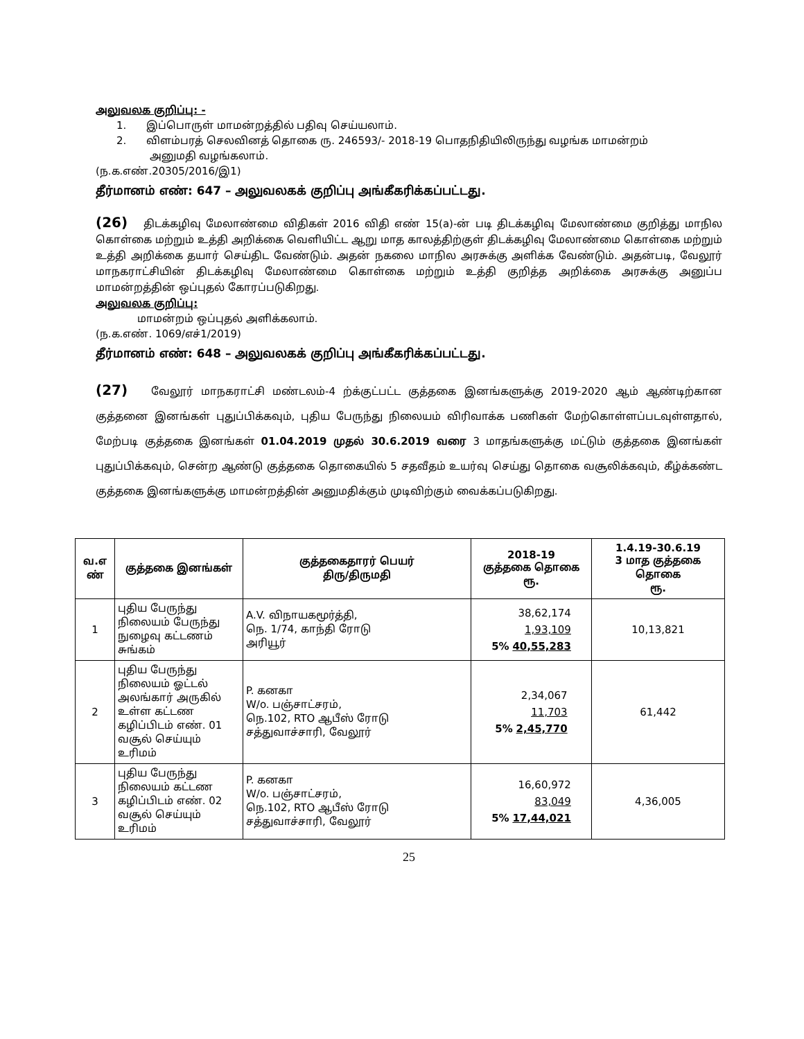அலுவலக குறிப்பு: -
1. இப்பொருள் மாமன்றத்தில் பதிவு செய்யலாம்.
2. விளம்பரத் செலவினத் தொகை ரு. 246593/- 2018-19 பொதநிதியிலிருந்து வழங்க மாமன்றம்
அனுமதி வழங்கலாம்.
(ந.க.எண்.20305/2016/இ1)
தீர்மானம் எண்: 647 – அலுவலகக் குறிப்பு அங்கீகரிக்கப்பட்டது.
(26) திடக்கழிவு மேலாண்மை விதிகள் 2016 விதி எண் 15(a)-ன் படி திடக்கழிவு மேலாண்மை குறித்து மாநில கொள்கை மற்றும் உத்தி அறிக்கை வெளியிட்ட ஆறு மாத காலத்திற்குள் திடக்கழிவு மேலாண்மை கொள்கை மற்றும் உத்தி அறிக்கை தயார் செய்திட வேண்டும். அதன் நகலை மாநில அரசுக்கு அளிக்க வேண்டும். அதன்படி, வேலூர் மாநகராட்சியின் திடக்கழிவு மேலாண்மை கொள்கை மற்றும் உத்தி குறித்த அறிக்கை அரசுக்கு அனுப்ப மாமன்றத்தின் ஒப்புதல் கோரப்படுகிறது.
அலுவலக குறிப்பு:
மாமன்றம் ஒப்புதல் அளிக்கலாம்.
(ந.க.எண். 1069/எச்1/2019)
தீர்மானம் எண்: 648 – அலுவலகக் குறிப்பு அங்கீகரிக்கப்பட்டது.
(27) வேலூர் மாநகராட்சி மண்டலம்-4 ற்க்குட்பட்ட குத்தகை இனங்களுக்கு 2019-2020 ஆம் ஆண்டிற்கான குத்தனை இனங்கள் புதுப்பிக்கவும், புதிய பேருந்து நிலையம் விரிவாக்க பணிகள் மேற்கொள்ளப்படவுள்ளதால், மேற்படி குத்தகை இனங்கள் 01.04.2019 முதல் 30.6.2019 வரை 3 மாதங்களுக்கு மட்டும் குத்தகை இனங்கள் புதுப்பிக்கவும், சென்ற ஆண்டு குத்தகை தொகையில் 5 சதவீதம் உயர்வு செய்து தொகை வசூலிக்கவும், கீழ்க்கண்ட குத்தகை இனங்களுக்கு மாமன்றத்தின் அனுமதிக்கும் முடிவிற்கும் வைக்கப்படுகிறது.
| வ.எ ண் | குத்தகை இனங்கள் | குத்தகைதாரர் பெயர் திரு/திருமதி | 2018-19 குத்தகை தொகை ரூ. | 1.4.19-30.6.19 3 மாத குத்தகை தொகை ரூ. |
| --- | --- | --- | --- | --- |
| 1 | புதிய பேருந்து நிலையம் பேருந்து நுழைவு கட்டணம் சுங்கம் | A.V. விநாயகமூர்த்தி, நெ. 1/74, காந்தி ரோடு அரியூர் | 5% 38,62,174 1,93,109 40,55,283 | 10,13,821 |
| 2 | புதிய பேருந்து நிலையம் ஓட்டல் அலங்கார் அருகில் உள்ள கட்டண கழிப்பிடம் எண். 01 வசூல் செய்யும் உரிமம் | P. கனகா W/o. பஞ்சாட்சரம், நெ.102, RTO ஆபீஸ் ரோடு சத்துவாச்சாரி, வேலூர் | 5% 2,34,067 11,703 2,45,770 | 61,442 |
| 3 | புதிய பேருந்து நிலையம் கட்டண கழிப்பிடம் எண். 02 வசூல் செய்யும் உரிமம் | P. கனகா W/o. பஞ்சாட்சரம், நெ.102, RTO ஆபீஸ் ரோடு சத்துவாச்சாரி, வேலூர் | 5% 16,60,972 83,049 17,44,021 | 4,36,005 |
25